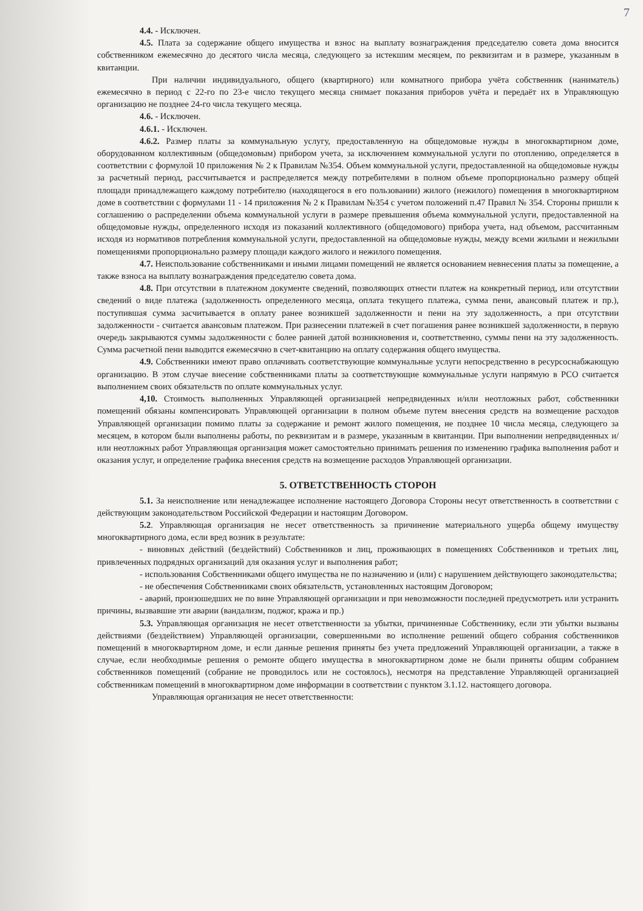7
4.4. - Исключен.
4.5. Плата за содержание общего имущества и взнос на выплату вознаграждения председателю совета дома вносится собственником ежемесячно до десятого числа месяца, следующего за истекшим месяцем, по реквизитам и в размере, указанным в квитанции.
При наличии индивидуального, общего (квартирного) или комнатного прибора учёта собственник (наниматель) ежемесячно в период с 22-го по 23-е число текущего месяца снимает показания приборов учёта и передаёт их в Управляющую организацию не позднее 24-го числа текущего месяца.
4.6. - Исключен.
4.6.1. - Исключен.
4.6.2. Размер платы за коммунальную услугу, предоставленную на общедомовые нужды в многоквартирном доме, оборудованном коллективным (общедомовым) прибором учета, за исключением коммунальной услуги по отоплению, определяется в соответствии с формулой 10 приложения № 2 к Правилам №354. Объем коммунальной услуги, предоставленной на общедомовые нужды за расчетный период, рассчитывается и распределяется между потребителями в полном объеме пропорционально размеру общей площади принадлежащего каждому потребителю (находящегося в его пользовании) жилого (нежилого) помещения в многоквартирном доме в соответствии с формулами 11 - 14 приложения № 2 к Правилам №354 с учетом положений п.47 Правил № 354. Стороны пришли к соглашению о распределении объема коммунальной услуги в размере превышения объема коммунальной услуги, предоставленной на общедомовые нужды, определенного исходя из показаний коллективного (общедомового) прибора учета, над объемом, рассчитанным исходя из нормативов потребления коммунальной услуги, предоставленной на общедомовые нужды, между всеми жилыми и нежилыми помещениями пропорционально размеру площади каждого жилого и нежилого помещения.
4.7. Неиспользование собственниками и иными лицами помещений не является основанием невнесения платы за помещение, а также взноса на выплату вознаграждения председателю совета дома.
4.8. При отсутствии в платежном документе сведений, позволяющих отнести платеж на конкретный период, или отсутствии сведений о виде платежа (задолженность определенного месяца, оплата текущего платежа, сумма пени, авансовый платеж и пр.), поступившая сумма засчитывается в оплату ранее возникшей задолженности и пени на эту задолженность, а при отсутствии задолженности - считается авансовым платежом. При разнесении платежей в счет погашения ранее возникшей задолженности, в первую очередь закрываются суммы задолженности с более ранней датой возникновения и, соответственно, суммы пени на эту задолженность. Сумма расчетной пени выводится ежемесячно в счет-квитанцию на оплату содержания общего имущества.
4.9. Собственники имеют право оплачивать соответствующие коммунальные услуги непосредственно в ресурсоснабжающую организацию. В этом случае внесение собственниками платы за соответствующие коммунальные услуги напрямую в РСО считается выполнением своих обязательств по оплате коммунальных услуг.
4,10. Стоимость выполненных Управляющей организацией непредвиденных и/или неотложных работ, собственники помещений обязаны компенсировать Управляющей организации в полном объеме путем внесения средств на возмещение расходов Управляющей организации помимо платы за содержание и ремонт жилого помещения, не позднее 10 числа месяца, следующего за месяцем, в котором были выполнены работы, по реквизитам и в размере, указанным в квитанции. При выполнении непредвиденных и/или неотложных работ Управляющая организация может самостоятельно принимать решения по изменению графика выполнения работ и оказания услуг, и определение графика внесения средств на возмещение расходов Управляющей организации.
5. ОТВЕТСТВЕННОСТЬ СТОРОН
5.1. За неисполнение или ненадлежащее исполнение настоящего Договора Стороны несут ответственность в соответствии с действующим законодательством Российской Федерации и настоящим Договором.
5.2. Управляющая организация не несет ответственность за причинение материального ущерба общему имуществу многоквартирного дома, если вред возник в результате:
- виновных действий (бездействий) Собственников и лиц, проживающих в помещениях Собственников и третьих лиц, привлеченных подрядных организаций для оказания услуг и выполнения работ;
- использования Собственниками общего имущества не по назначению и (или) с нарушением действующего законодательства;
- не обеспечения Собственниками своих обязательств, установленных настоящим Договором;
- аварий, произошедших не по вине Управляющей организации и при невозможности последней предусмотреть или устранить причины, вызвавшие эти аварии (вандализм, поджог, кража и пр.)
5.3. Управляющая организация не несет ответственности за убытки, причиненные Собственнику, если эти убытки вызваны действиями (бездействием) Управляющей организации, совершенными во исполнение решений общего собрания собственников помещений в многоквартирном доме, и если данные решения приняты без учета предложений Управляющей организации, а также в случае, если необходимые решения о ремонте общего имущества в многоквартирном доме не были приняты общим собранием собственников помещений (собрание не проводилось или не состоялось), несмотря на представление Управляющей организацией собственникам помещений в многоквартирном доме информации в соответствии с пунктом 3.1.12. настоящего договора.
Управляющая организация не несет ответственности: